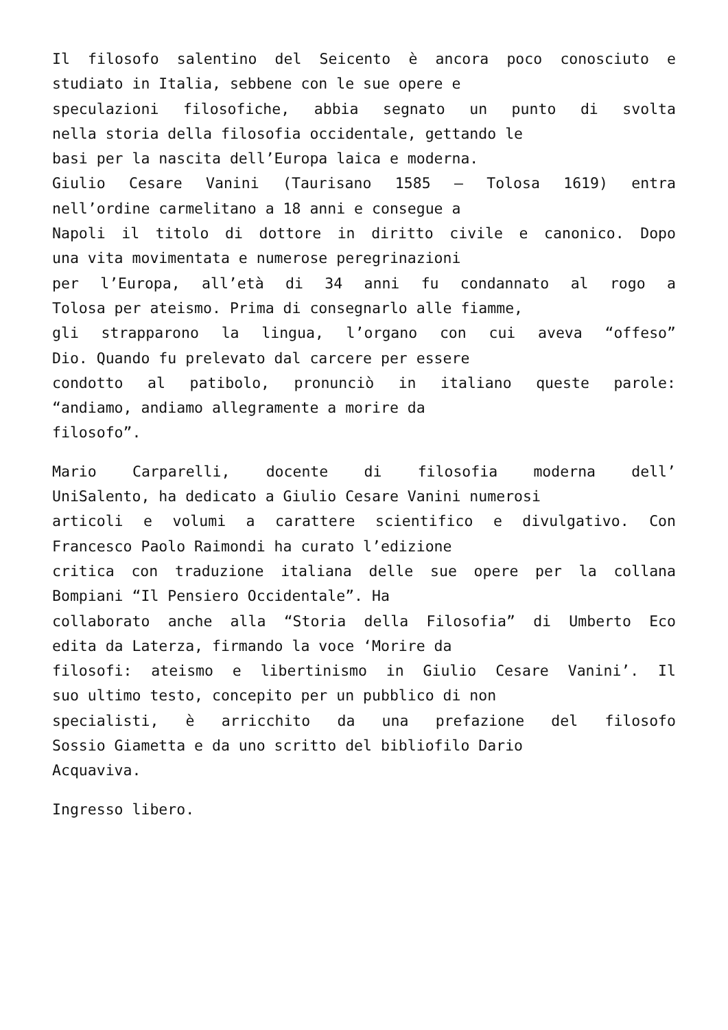Il filosofo salentino del Seicento è ancora poco conosciuto e
studiato in Italia, sebbene con le sue opere e
speculazioni filosofiche, abbia segnato un punto di svolta
nella storia della filosofia occidentale, gettando le
basi per la nascita dell’Europa laica e moderna.
Giulio Cesare Vanini (Taurisano 1585 – Tolosa 1619) entra
nell’ordine carmelitano a 18 anni e consegue a
Napoli il titolo di dottore in diritto civile e canonico. Dopo
una vita movimentata e numerose peregrinazioni
per l’Europa, all’età di 34 anni fu condannato al rogo a
Tolosa per ateismo. Prima di consegnarlo alle fiamme,
gli strapparono la lingua, l’organo con cui aveva “offeso”
Dio. Quando fu prelevato dal carcere per essere
condotto al patibolo, pronunciò in italiano queste parole:
“andiamo, andiamo allegramente a morire da
filosofo”.
Mario Carparelli, docente di filosofia moderna dell’
UniSalento, ha dedicato a Giulio Cesare Vanini numerosi
articoli e volumi a carattere scientifico e divulgativo. Con
Francesco Paolo Raimondi ha curato l’edizione
critica con traduzione italiana delle sue opere per la collana
Bompiani “Il Pensiero Occidentale”. Ha
collaborato anche alla “Storia della Filosofia” di Umberto Eco
edita da Laterza, firmando la voce ‘Morire da
filosofi: ateismo e libertinismo in Giulio Cesare Vanini’. Il
suo ultimo testo, concepito per un pubblico di non
specialisti, è arricchito da una prefazione del filosofo
Sossio Giametta e da uno scritto del bibliofilo Dario
Acquaviva.
Ingresso libero.